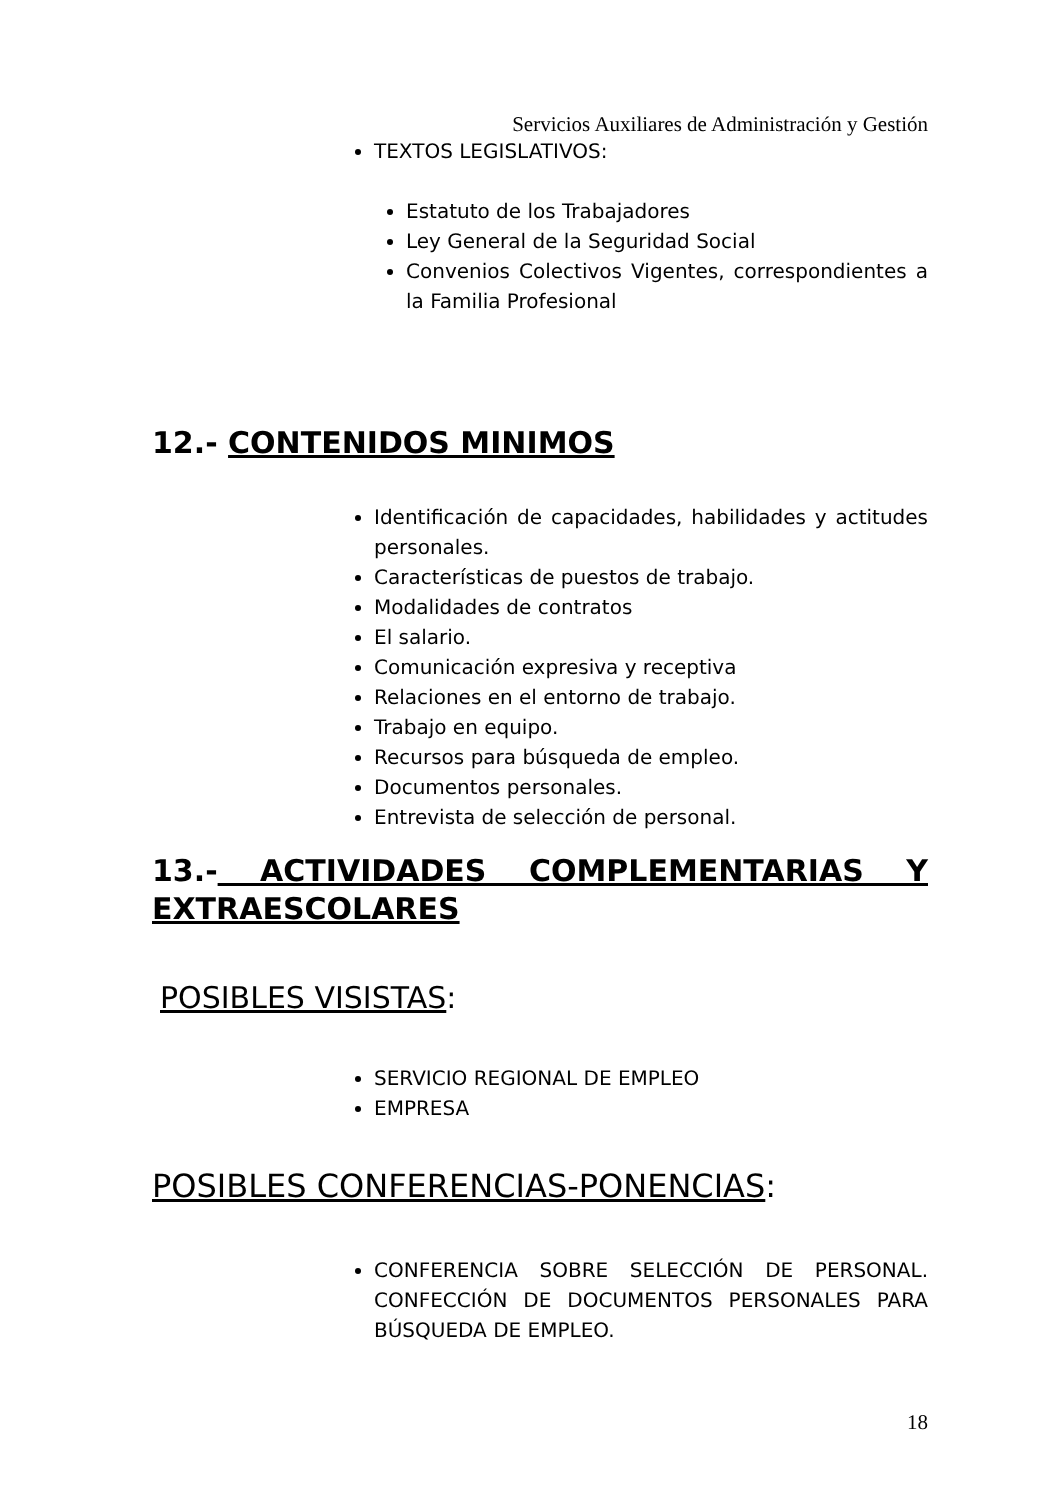Servicios Auxiliares de Administración y Gestión
TEXTOS LEGISLATIVOS:
Estatuto de los Trabajadores
Ley General de la Seguridad Social
Convenios Colectivos Vigentes, correspondientes a la Familia Profesional
12.- CONTENIDOS MINIMOS
Identificación de capacidades, habilidades y actitudes personales.
Características de puestos de trabajo.
Modalidades de contratos
El salario.
Comunicación expresiva y receptiva
Relaciones en el entorno de trabajo.
Trabajo en equipo.
Recursos para búsqueda de empleo.
Documentos personales.
Entrevista de selección de personal.
13.- ACTIVIDADES COMPLEMENTARIAS Y EXTRAESCOLARES
POSIBLES VISISTAS:
SERVICIO REGIONAL DE EMPLEO
EMPRESA
POSIBLES CONFERENCIAS-PONENCIAS:
CONFERENCIA SOBRE SELECCIÓN DE PERSONAL. CONFECCIÓN DE DOCUMENTOS PERSONALES PARA BÚSQUEDA DE EMPLEO.
18